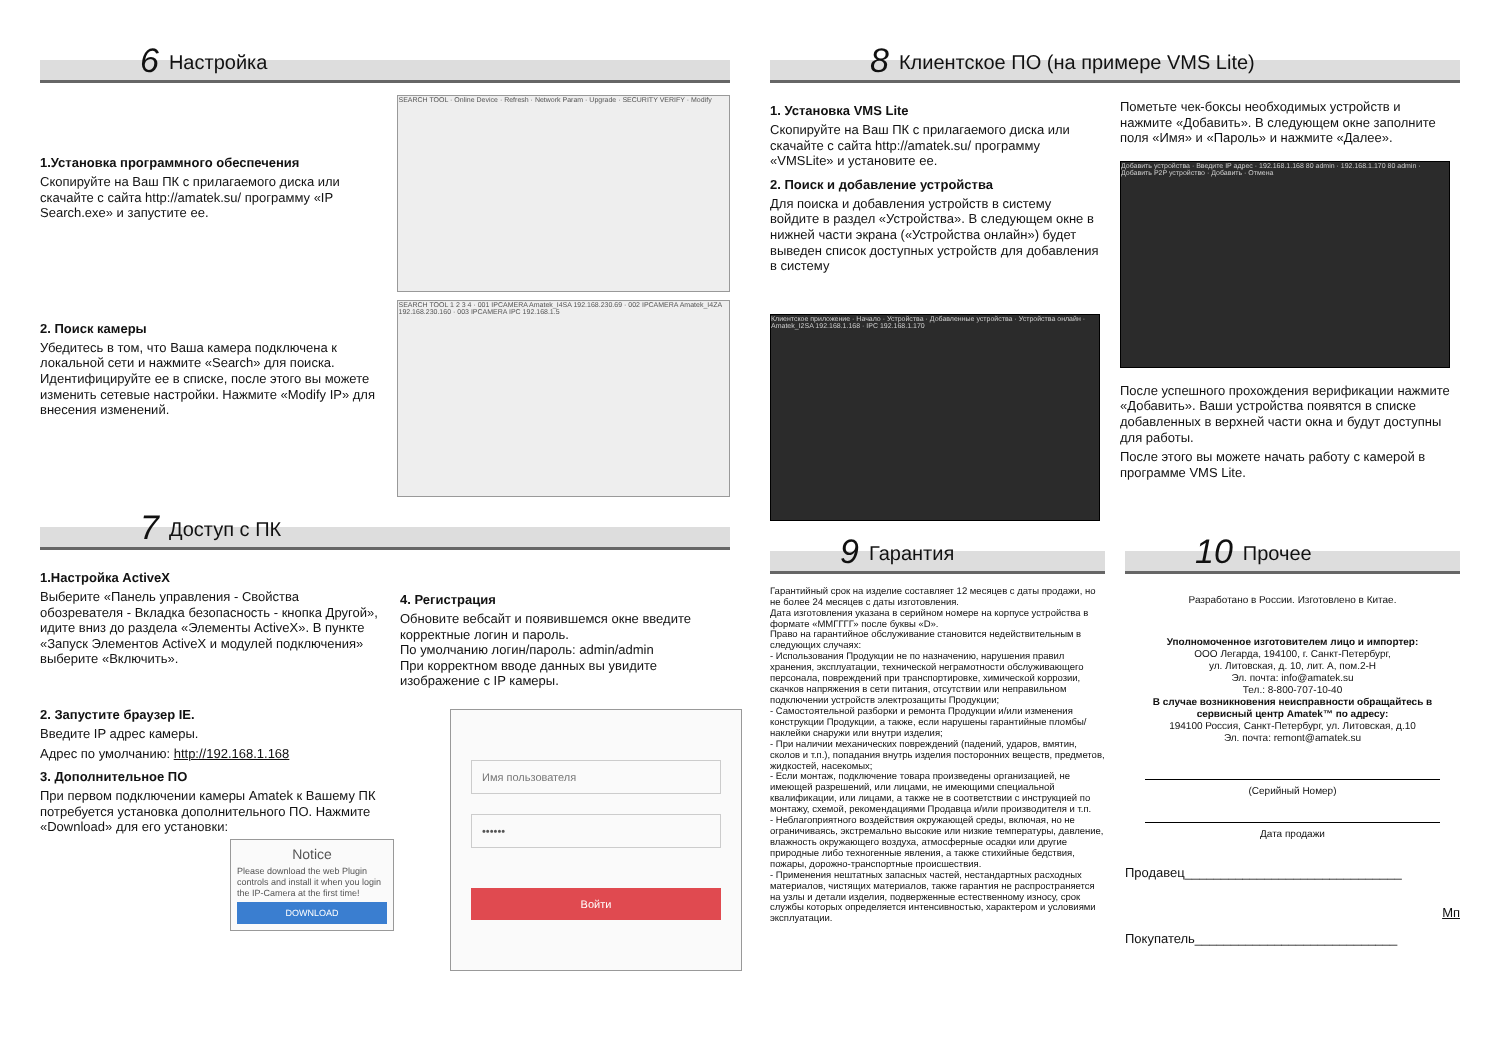6 Настройка
1.Установка программного обеспечения
Скопируйте на Ваш ПК с прилагаемого диска или скачайте с сайта http://amatek.su/ программу «IP Search.exe» и запустите ее.
2. Поиск камеры
Убедитесь в том, что Ваша камера подключена к локальной сети и нажмите «Search» для поиска. Идентифицируйте ее в списке, после этого вы можете изменить сетевые настройки. Нажмите «Modify IP» для внесения изменений.
SEARCH TOOL · Online Device · Refresh · Network Param · Upgrade · SECURITY VERIFY · Modify
SEARCH TOOL 1 2 3 4 · 001 IPCAMERA Amatek_I4SA 192.168.230.69 · 002 IPCAMERA Amatek_I4ZA 192.168.230.160 · 003 IPCAMERA IPC 192.168.1.5
7 Доступ с ПК
1.Настройка ActiveX
Выберите «Панель управления - Свойства обозревателя - Вкладка безопасность - кнопка Другой», идите вниз до раздела «Элементы ActiveX». В пункте «Запуск Элементов ActiveX и модулей подключения» выберите «Включить».
2. Запустите браузер IE.
Введите IP адрес камеры.
Адрес по умолчанию: http://192.168.1.168
3. Дополнительное ПО
При первом подключении камеры Amatek к Вашему ПК потребуется установка дополнительного ПО. Нажмите «Download» для его установки:
Notice
Please download the web Plugin controls and install it when you login the IP-Camera at the first time!
DOWNLOAD
4. Регистрация
Обновите вебсайт и появившемся окне введите корректные логин и пароль.
По умолчанию логин/пароль: admin/admin
При корректном вводе данных вы увидите изображение с IP камеры.
Имя пользователя
••••••
Войти
8 Клиентское ПО (на примере VMS Lite)
1. Установка VMS Lite
Скопируйте на Ваш ПК с прилагаемого диска или скачайте с сайта http://amatek.su/ программу «VMSLite» и установите ее.
2. Поиск и добавление устройства
Для поиска и добавления устройств в систему войдите в раздел «Устройства». В следующем окне в нижней части экрана («Устройства онлайн») будет выведен список доступных устройств для добавления в систему
Клиентское приложение · Начало · Устройства · Добавленные устройства · Устройства онлайн · Amatek_I2SA 192.168.1.168 · IPC 192.168.1.170
Пометьте чек-боксы необходимых устройств и нажмите «Добавить». В следующем окне заполните поля «Имя» и «Пароль» и нажмите «Далее».
Добавить устройства · Введите IP адрес · 192.168.1.168 80 admin · 192.168.1.170 80 admin · Добавить P2P устройство · Добавить · Отмена
После успешного прохождения верификации нажмите «Добавить». Ваши устройства появятся в списке добавленных в верхней части окна и будут доступны для работы.
После этого вы можете начать работу с камерой в программе VMS Lite.
9 Гарантия
Гарантийный срок на изделие составляет 12 месяцев с даты продажи, но не более 24 месяцев с даты изготовления.
Дата изготовления указана в серийном номере на корпусе устройства в формате «ММГГГГ» после буквы «D».
Право на гарантийное обслуживание становится недействительным в следующих случаях:
- Использования Продукции не по назначению, нарушения правил хранения, эксплуатации, технической неграмотности обслуживающего персонала, повреждений при транспортировке, химической коррозии, скачков напряжения в сети питания, отсутствии или неправильном подключении устройств электрозащиты Продукции;
- Самостоятельной разборки и ремонта Продукции и/или изменения конструкции Продукции, а также, если нарушены гарантийные пломбы/наклейки снаружи или внутри изделия;
- При наличии механических повреждений (падений, ударов, вмятин, сколов и т.п.), попадания внутрь изделия посторонних веществ, предметов, жидкостей, насекомых;
- Если монтаж, подключение товара произведены организацией, не имеющей разрешений, или лицами, не имеющими специальной квалификации, или лицами, а также не в соответствии с инструкцией по монтажу, схемой, рекомендациями Продавца и/или производителя и т.п.
- Неблагоприятного воздействия окружающей среды, включая, но не ограничиваясь, экстремально высокие или низкие температуры, давление, влажность окружающего воздуха, атмосферные осадки или другие природные либо техногенные явления, а также стихийные бедствия, пожары, дорожно-транспортные происшествия.
- Применения нештатных запасных частей, нестандартных расходных материалов, чистящих материалов, также гарантия не распространяется на узлы и детали изделия, подверженные естественному износу, срок службы которых определяется интенсивностью, характером и условиями эксплуатации.
10 Прочее
Разработано в России. Изготовлено в Китае.
Уполномоченное изготовителем лицо и импортер:
ООО Легарда, 194100, г. Санкт-Петербург,
ул. Литовская, д. 10, лит. А, пом.2-Н
Эл. почта: info@amatek.su
Тел.: 8-800-707-10-40
В случае возникновения неисправности обращайтесь в сервисный центр Amatek™ по адресу:
194100 Россия, Санкт-Петербург, ул. Литовская, д.10
Эл. почта: remont@amatek.su
(Серийный Номер)
Дата продажи
Продавец______________________________
Мп
Покупатель____________________________